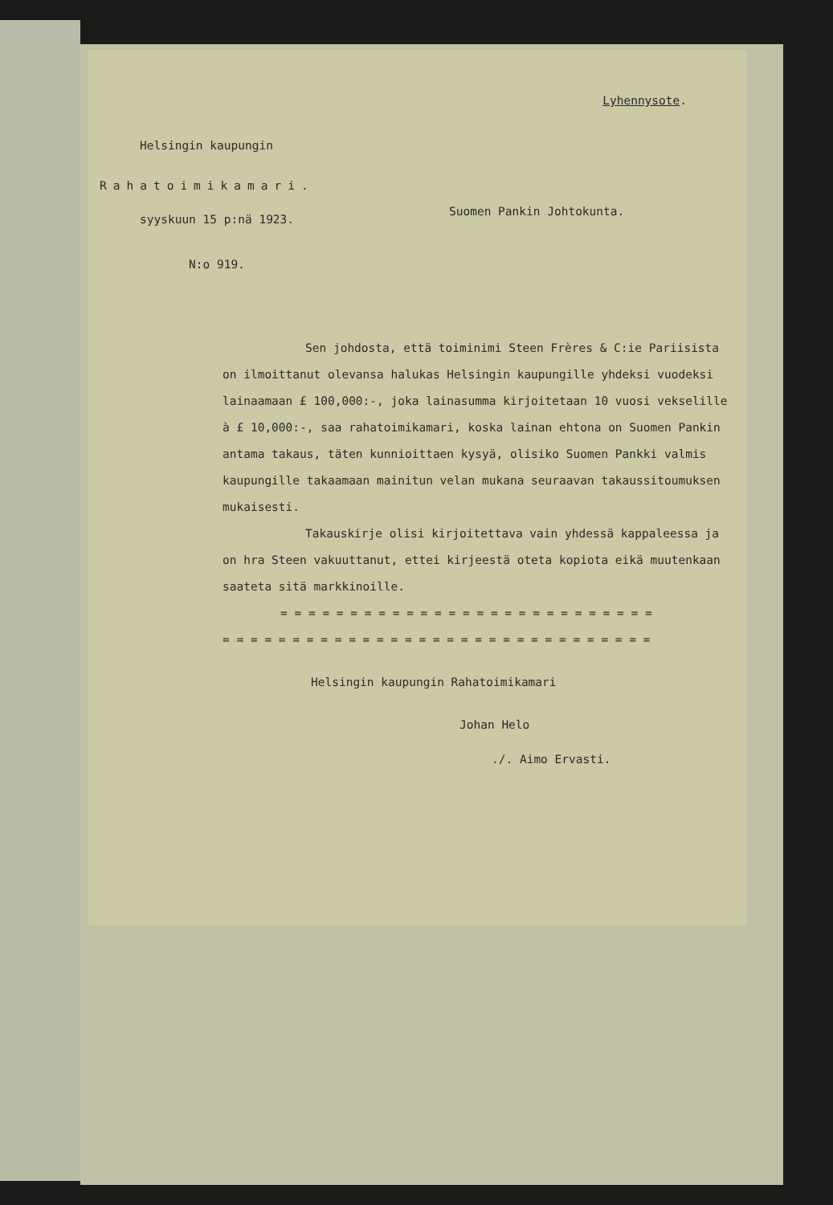Lyhennysote.
Helsingin kaupungin
Rahatoimikamari.
syyskuun 15 p:nä 1923.
Suomen Pankin Johtokunta.
N:o 919.
Sen johdosta, että toiminimi Steen Frères & C:ie Pariisista on ilmoittanut olevansa halukas Helsingin kaupungille yhdeksi vuodeksi lainaamaan £ 100,000:-, joka lainasumma kirjoitetaan 10 vuosi vekselille à £ 10,000:-, saa rahatoimikamari, koska lainan ehtona on Suomen Pankin antama takaus, täten kunnioittaen kysyä, olisiko Suomen Pankki valmis kaupungille takaamaan mainitun velan mukana seuraavan takaussitoumuksen mukaisesti.
Takauskirje olisi kirjoitettava vain yhdessä kappaleessa ja on hra Steen vakuuttanut, ettei kirjeestä oteta kopiota eikä muutenkaan saateta sitä markkinoille.
= = = = = = = = = = = = = = = = = = = = = = = = = = =
= = = = = = = = = = = = = = = = = = = = = = = = = = = = = = =
Helsingin kaupungin Rahatoimikamari
Johan Helo
./. Aimo Ervasti.